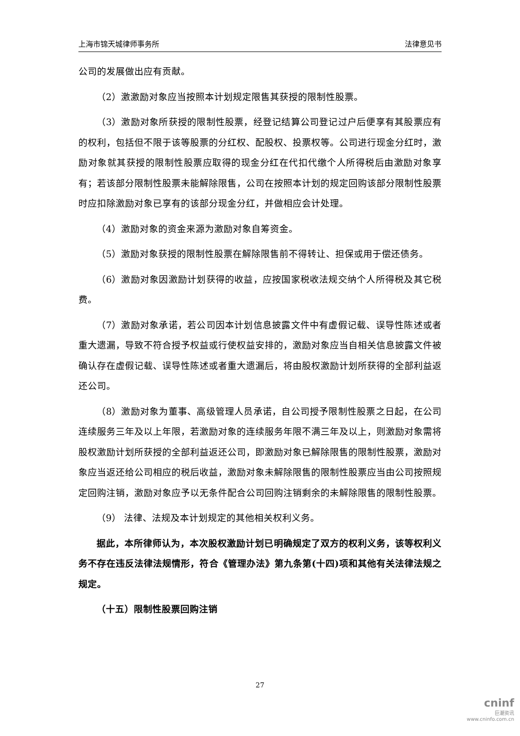上海市锦天城律师事务所 法律意见书
公司的发展做出应有贡献。
（2）激激励对象应当按照本计划规定限售其获授的限制性股票。
（3）激励对象所获授的限制性股票，经登记结算公司登记过户后便享有其股票应有的权利，包括但不限于该等股票的分红权、配股权、投票权等。公司进行现金分红时，激励对象就其获授的限制性股票应取得的现金分红在代扣代缴个人所得税后由激励对象享有；若该部分限制性股票未能解除限售，公司在按照本计划的规定回购该部分限制性股票时应扣除激励对象已享有的该部分现金分红，并做相应会计处理。
（4）激励对象的资金来源为激励对象自筹资金。
（5）激励对象获授的限制性股票在解除限售前不得转让、担保或用于偿还债务。
（6）激励对象因激励计划获得的收益，应按国家税收法规交纳个人所得税及其它税费。
（7）激励对象承诺，若公司因本计划信息披露文件中有虚假记载、误导性陈述或者重大遗漏，导致不符合授予权益或行使权益安排的，激励对象应当自相关信息披露文件被确认存在虚假记载、误导性陈述或者重大遗漏后，将由股权激励计划所获得的全部利益返还公司。
（8）激励对象为董事、高级管理人员承诺，自公司授予限制性股票之日起，在公司连续服务三年及以上年限，若激励对象的连续服务年限不满三年及以上，则激励对象需将股权激励计划所获授的全部利益返还公司，即激励对象已解除限售的限制性股票，激励对象应当返还给公司相应的税后收益，激励对象未解除限售的限制性股票应当由公司按照规定回购注销，激励对象应予以无条件配合公司回购注销剩余的未解除限售的限制性股票。
（9） 法律、法规及本计划规定的其他相关权利义务。
据此，本所律师认为，本次股权激励计划已明确规定了双方的权利义务，该等权利义务不存在违反法律法规情形，符合《管理办法》第九条第(十四)项和其他有关法律法规之规定。
（十五）限制性股票回购注销
27
cninf
巨潮资讯
www.cninfo.com.cn